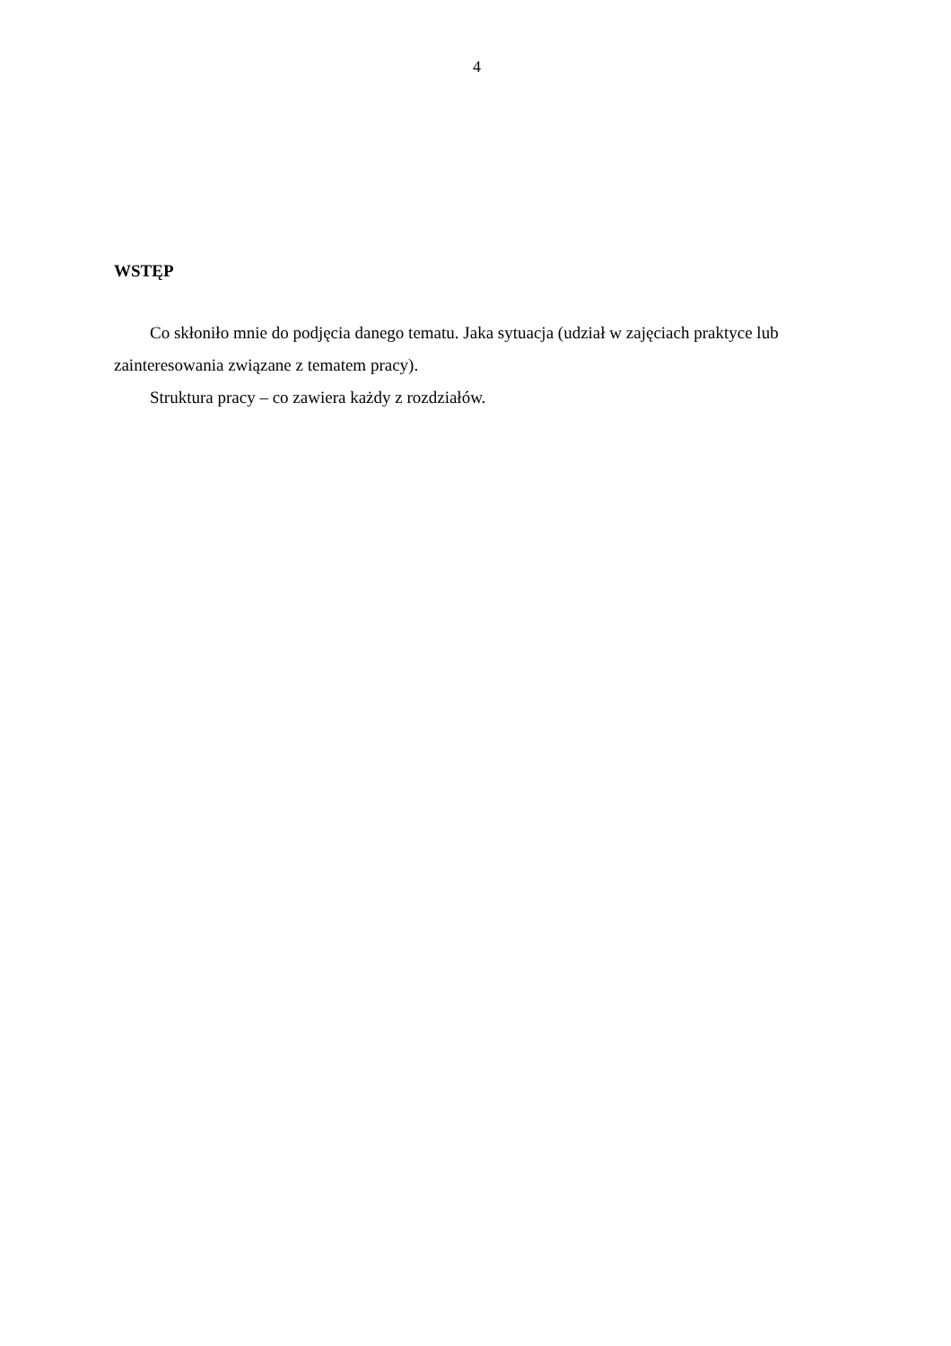4
WSTĘP
Co skłoniło mnie do podjęcia danego tematu. Jaka sytuacja (udział w zajęciach praktyce lub zainteresowania związane z tematem pracy).
Struktura pracy – co zawiera każdy z rozdziałów.